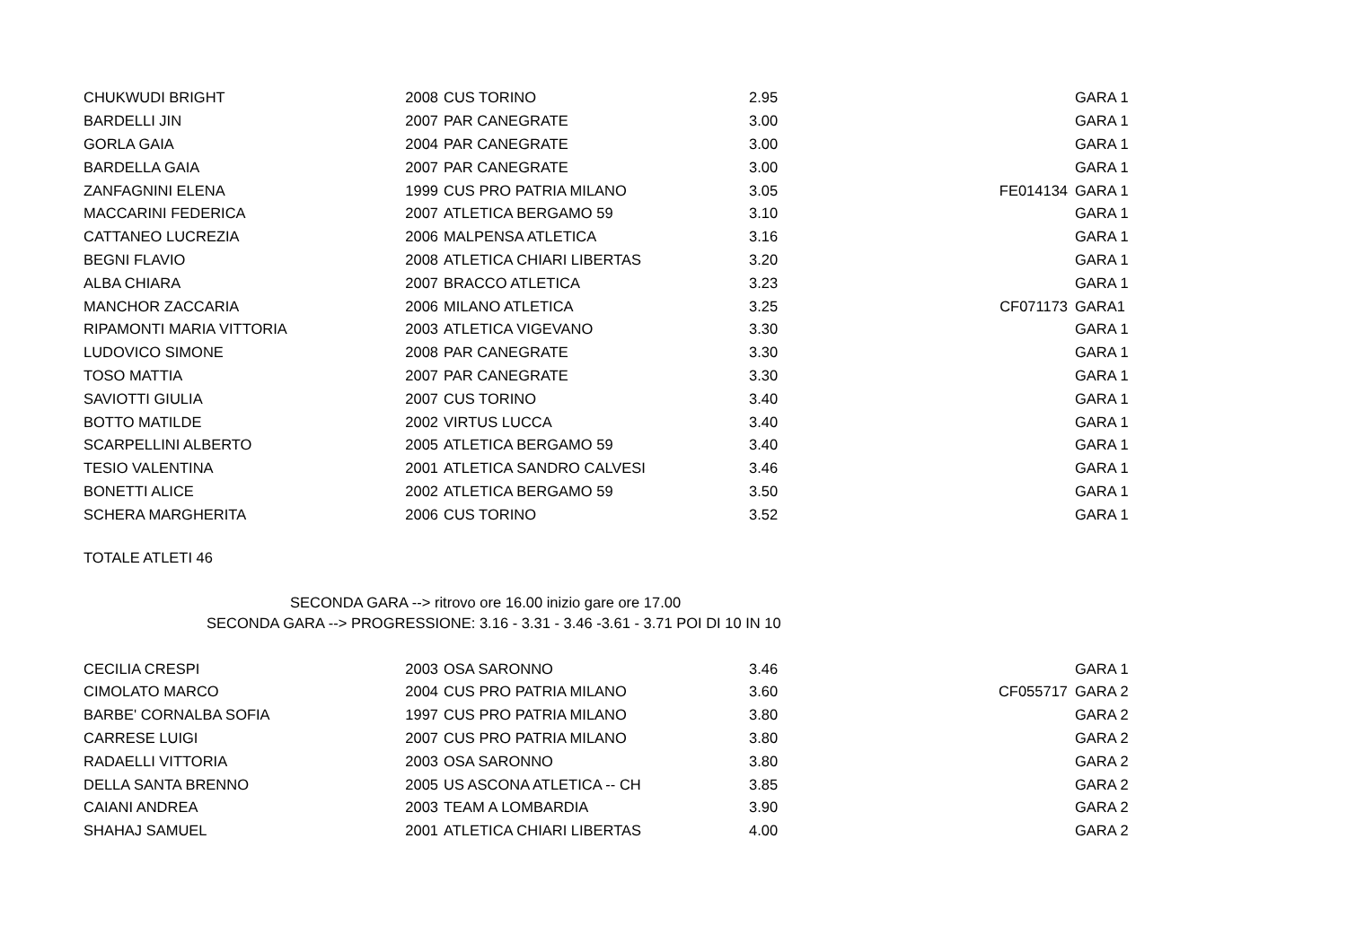| CHUKWUDI BRIGHT | 2008 | CUS TORINO | 2.95 | | GARA 1 |
| BARDELLI JIN | 2007 | PAR CANEGRATE | 3.00 | | GARA 1 |
| GORLA GAIA | 2004 | PAR CANEGRATE | 3.00 | | GARA 1 |
| BARDELLA GAIA | 2007 | PAR CANEGRATE | 3.00 | | GARA 1 |
| ZANFAGNINI ELENA | 1999 | CUS PRO PATRIA MILANO | 3.05 | FE014134 | GARA 1 |
| MACCARINI FEDERICA | 2007 | ATLETICA BERGAMO 59 | 3.10 | | GARA 1 |
| CATTANEO LUCREZIA | 2006 | MALPENSA ATLETICA | 3.16 | | GARA 1 |
| BEGNI FLAVIO | 2008 | ATLETICA CHIARI LIBERTAS | 3.20 | | GARA 1 |
| ALBA CHIARA | 2007 | BRACCO ATLETICA | 3.23 | | GARA 1 |
| MANCHOR ZACCARIA | 2006 | MILANO ATLETICA | 3.25 | CF071173 | GARA1 |
| RIPAMONTI MARIA VITTORIA | 2003 | ATLETICA VIGEVANO | 3.30 | | GARA 1 |
| LUDOVICO SIMONE | 2008 | PAR CANEGRATE | 3.30 | | GARA 1 |
| TOSO MATTIA | 2007 | PAR CANEGRATE | 3.30 | | GARA 1 |
| SAVIOTTI GIULIA | 2007 | CUS TORINO | 3.40 | | GARA 1 |
| BOTTO MATILDE | 2002 | VIRTUS LUCCA | 3.40 | | GARA 1 |
| SCARPELLINI ALBERTO | 2005 | ATLETICA BERGAMO 59 | 3.40 | | GARA 1 |
| TESIO VALENTINA | 2001 | ATLETICA SANDRO CALVESI | 3.46 | | GARA 1 |
| BONETTI ALICE | 2002 | ATLETICA BERGAMO 59 | 3.50 | | GARA 1 |
| SCHERA MARGHERITA | 2006 | CUS TORINO | 3.52 | | GARA 1 |
TOTALE ATLETI 46
SECONDA GARA --> ritrovo ore 16.00 inizio gare ore 17.00
SECONDA GARA --> PROGRESSIONE: 3.16 - 3.31 - 3.46 -3.61 - 3.71 POI DI 10 IN 10
| CECILIA CRESPI | 2003 | OSA SARONNO | 3.46 | | GARA 1 |
| CIMOLATO MARCO | 2004 | CUS PRO PATRIA MILANO | 3.60 | CF055717 | GARA 2 |
| BARBE' CORNALBA SOFIA | 1997 | CUS PRO PATRIA MILANO | 3.80 | | GARA 2 |
| CARRESE LUIGI | 2007 | CUS PRO PATRIA MILANO | 3.80 | | GARA 2 |
| RADAELLI VITTORIA | 2003 | OSA SARONNO | 3.80 | | GARA 2 |
| DELLA SANTA BRENNO | 2005 | US ASCONA ATLETICA -- CH | 3.85 | | GARA 2 |
| CAIANI ANDREA | 2003 | TEAM A LOMBARDIA | 3.90 | | GARA 2 |
| SHAHAJ SAMUEL | 2001 | ATLETICA CHIARI LIBERTAS | 4.00 | | GARA 2 |